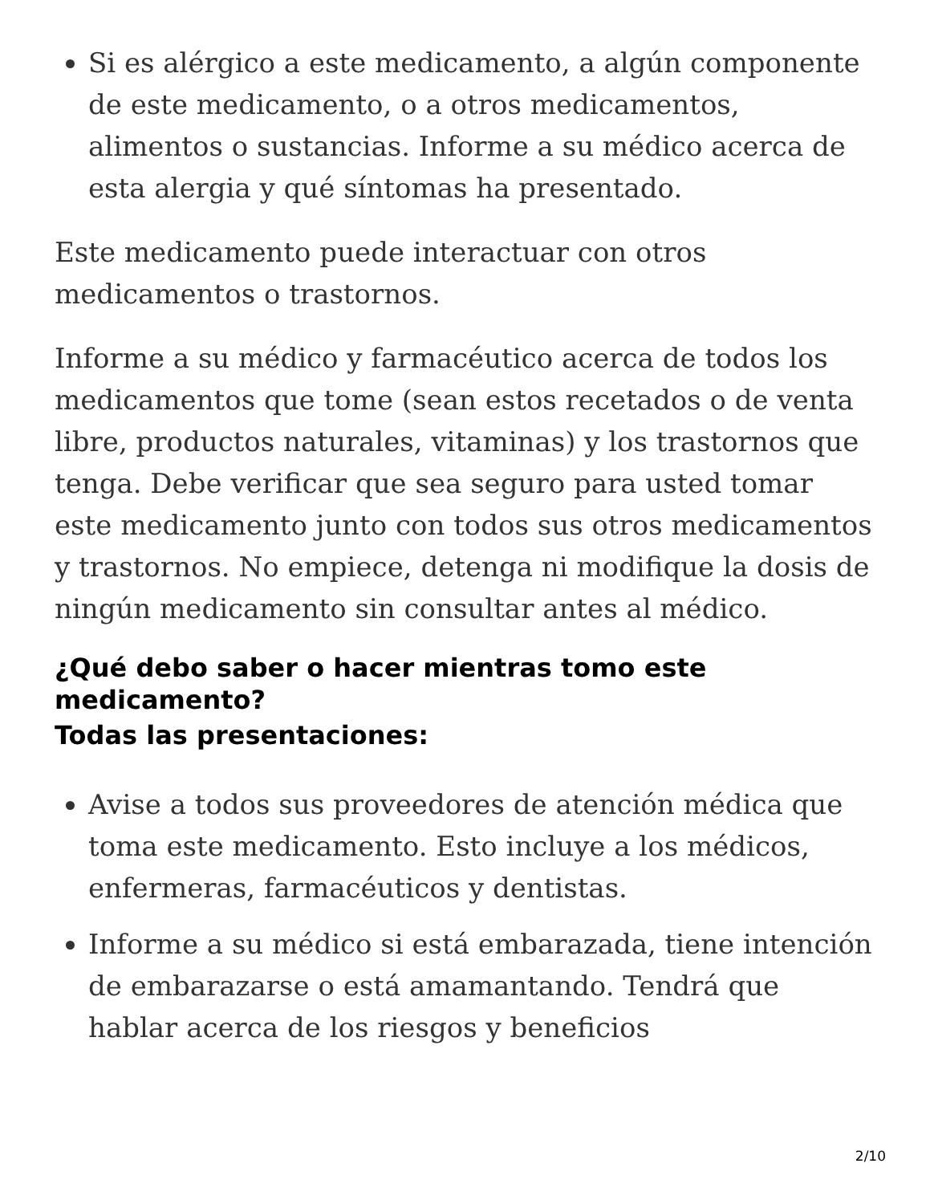Si es alérgico a este medicamento, a algún componente de este medicamento, o a otros medicamentos, alimentos o sustancias. Informe a su médico acerca de esta alergia y qué síntomas ha presentado.
Este medicamento puede interactuar con otros medicamentos o trastornos.
Informe a su médico y farmacéutico acerca de todos los medicamentos que tome (sean estos recetados o de venta libre, productos naturales, vitaminas) y los trastornos que tenga. Debe verificar que sea seguro para usted tomar este medicamento junto con todos sus otros medicamentos y trastornos. No empiece, detenga ni modifique la dosis de ningún medicamento sin consultar antes al médico.
¿Qué debo saber o hacer mientras tomo este medicamento?
Todas las presentaciones:
Avise a todos sus proveedores de atención médica que toma este medicamento. Esto incluye a los médicos, enfermeras, farmacéuticos y dentistas.
Informe a su médico si está embarazada, tiene intención de embarazarse o está amamantando. Tendrá que hablar acerca de los riesgos y beneficios
2/10